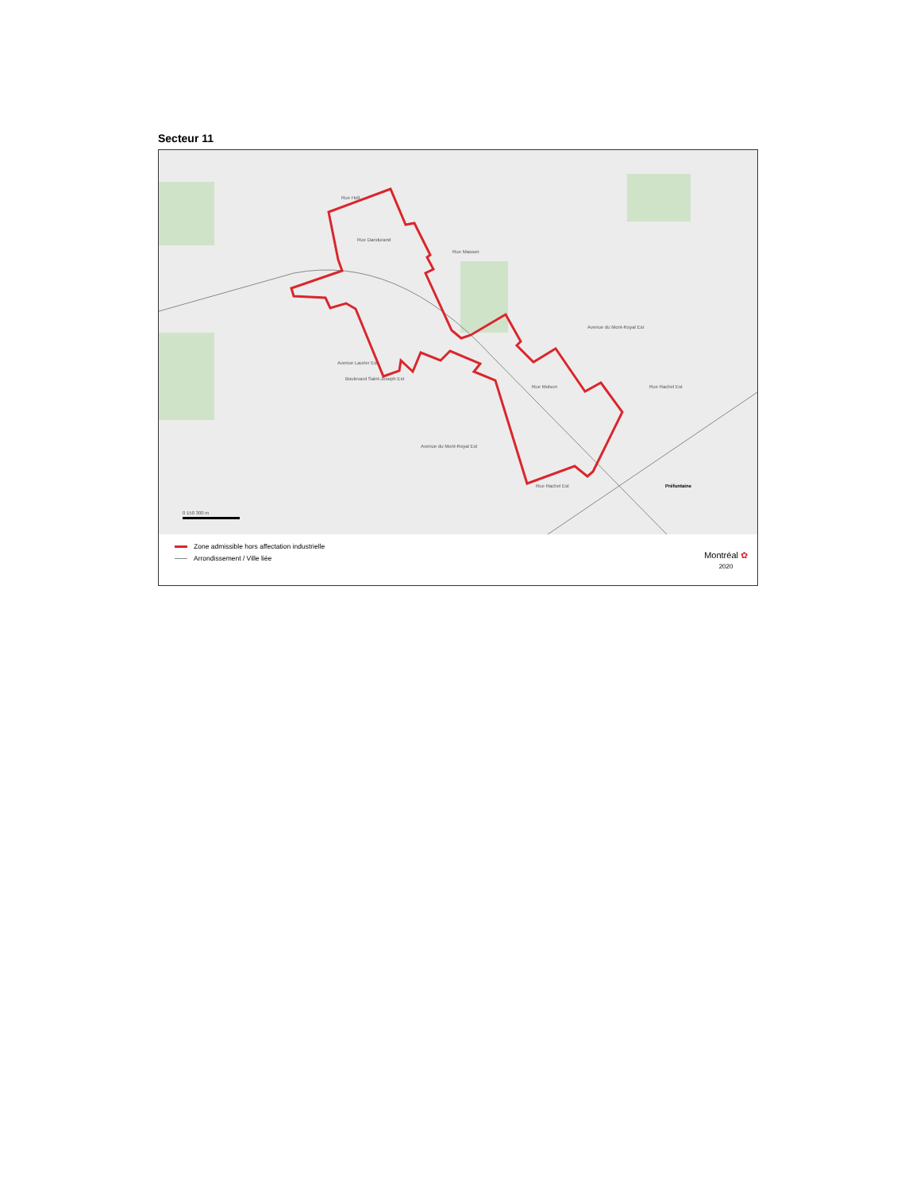Secteur 11
Rue Holt
Rue Dandurand
Rue Masson
Avenue Laurier Est
Boulevard Saint-Joseph Est
Avenue du Mont-Royal Est
Rue Rachel Est
Rue Molson
Rue Rachel Est
Avenue du Mont-Royal Est
Préfontaine
0 150 300 m
Zone admissible hors affectation industrielle
Arrondissement / Ville liée
Montréal ✿
2020